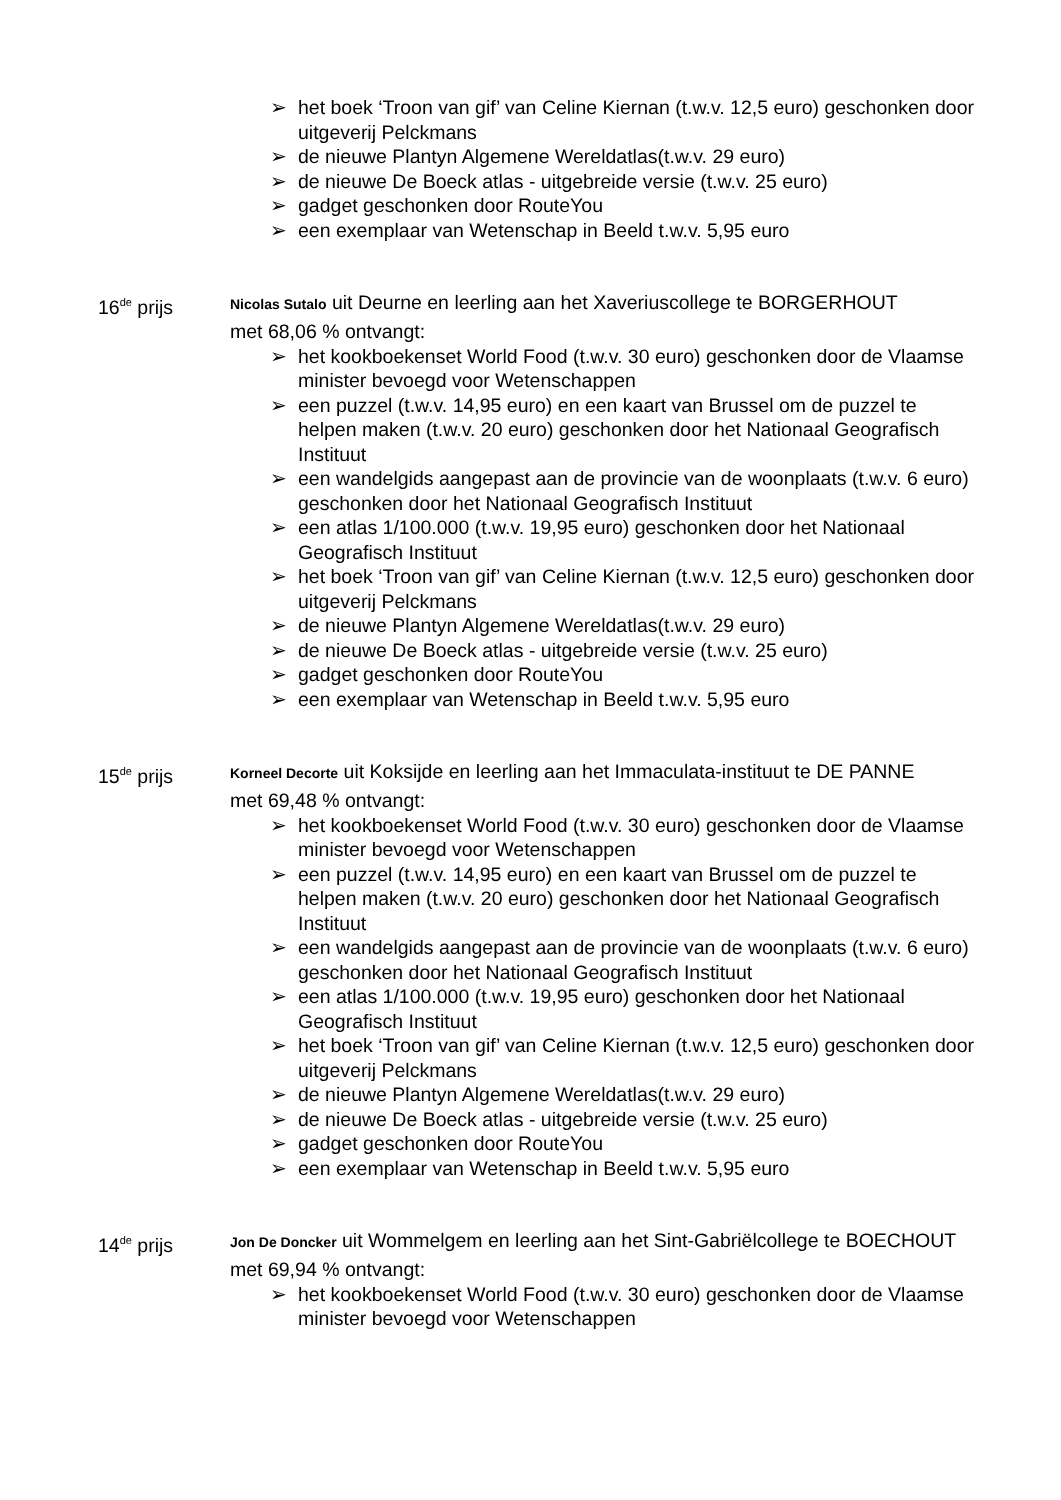➢ het boek ‘Troon van gif’ van Celine Kiernan (t.w.v. 12,5 euro) geschonken door uitgeverij Pelckmans
➢ de nieuwe Plantyn Algemene Wereldatlas(t.w.v. 29 euro)
➢ de nieuwe De Boeck atlas - uitgebreide versie (t.w.v. 25 euro)
➢ gadget geschonken door RouteYou
➢ een exemplaar van Wetenschap in Beeld t.w.v. 5,95 euro
16<sup>de</sup> prijs
Nicolas Sutalo uit Deurne en leerling aan het Xaveriuscollege te BORGERHOUT
met 68,06 % ontvangt:
➢ het kookboekenset World Food (t.w.v. 30 euro) geschonken door de Vlaamse minister bevoegd voor Wetenschappen
➢ een puzzel (t.w.v. 14,95 euro) en een kaart van Brussel om de puzzel te helpen maken (t.w.v. 20 euro) geschonken door het Nationaal Geografisch Instituut
➢ een wandelgids aangepast aan de provincie van de woonplaats (t.w.v. 6 euro) geschonken door het Nationaal Geografisch Instituut
➢ een atlas 1/100.000 (t.w.v. 19,95 euro) geschonken door het Nationaal Geografisch Instituut
➢ het boek ‘Troon van gif’ van Celine Kiernan (t.w.v. 12,5 euro) geschonken door uitgeverij Pelckmans
➢ de nieuwe Plantyn Algemene Wereldatlas(t.w.v. 29 euro)
➢ de nieuwe De Boeck atlas - uitgebreide versie (t.w.v. 25 euro)
➢ gadget geschonken door RouteYou
➢ een exemplaar van Wetenschap in Beeld t.w.v. 5,95 euro
15<sup>de</sup> prijs
Korneel Decorte uit Koksijde en leerling aan het Immaculata-instituut te DE PANNE
met 69,48 % ontvangt:
➢ het kookboekenset World Food (t.w.v. 30 euro) geschonken door de Vlaamse minister bevoegd voor Wetenschappen
➢ een puzzel (t.w.v. 14,95 euro) en een kaart van Brussel om de puzzel te helpen maken (t.w.v. 20 euro) geschonken door het Nationaal Geografisch Instituut
➢ een wandelgids aangepast aan de provincie van de woonplaats (t.w.v. 6 euro) geschonken door het Nationaal Geografisch Instituut
➢ een atlas 1/100.000 (t.w.v. 19,95 euro) geschonken door het Nationaal Geografisch Instituut
➢ het boek ‘Troon van gif’ van Celine Kiernan (t.w.v. 12,5 euro) geschonken door uitgeverij Pelckmans
➢ de nieuwe Plantyn Algemene Wereldatlas(t.w.v. 29 euro)
➢ de nieuwe De Boeck atlas - uitgebreide versie (t.w.v. 25 euro)
➢ gadget geschonken door RouteYou
➢ een exemplaar van Wetenschap in Beeld t.w.v. 5,95 euro
14<sup>de</sup> prijs
Jon De Doncker uit Wommelgem en leerling aan het Sint-Gabriëlcollege te BOECHOUT
met 69,94 % ontvangt:
➢ het kookboekenset World Food (t.w.v. 30 euro) geschonken door de Vlaamse minister bevoegd voor Wetenschappen